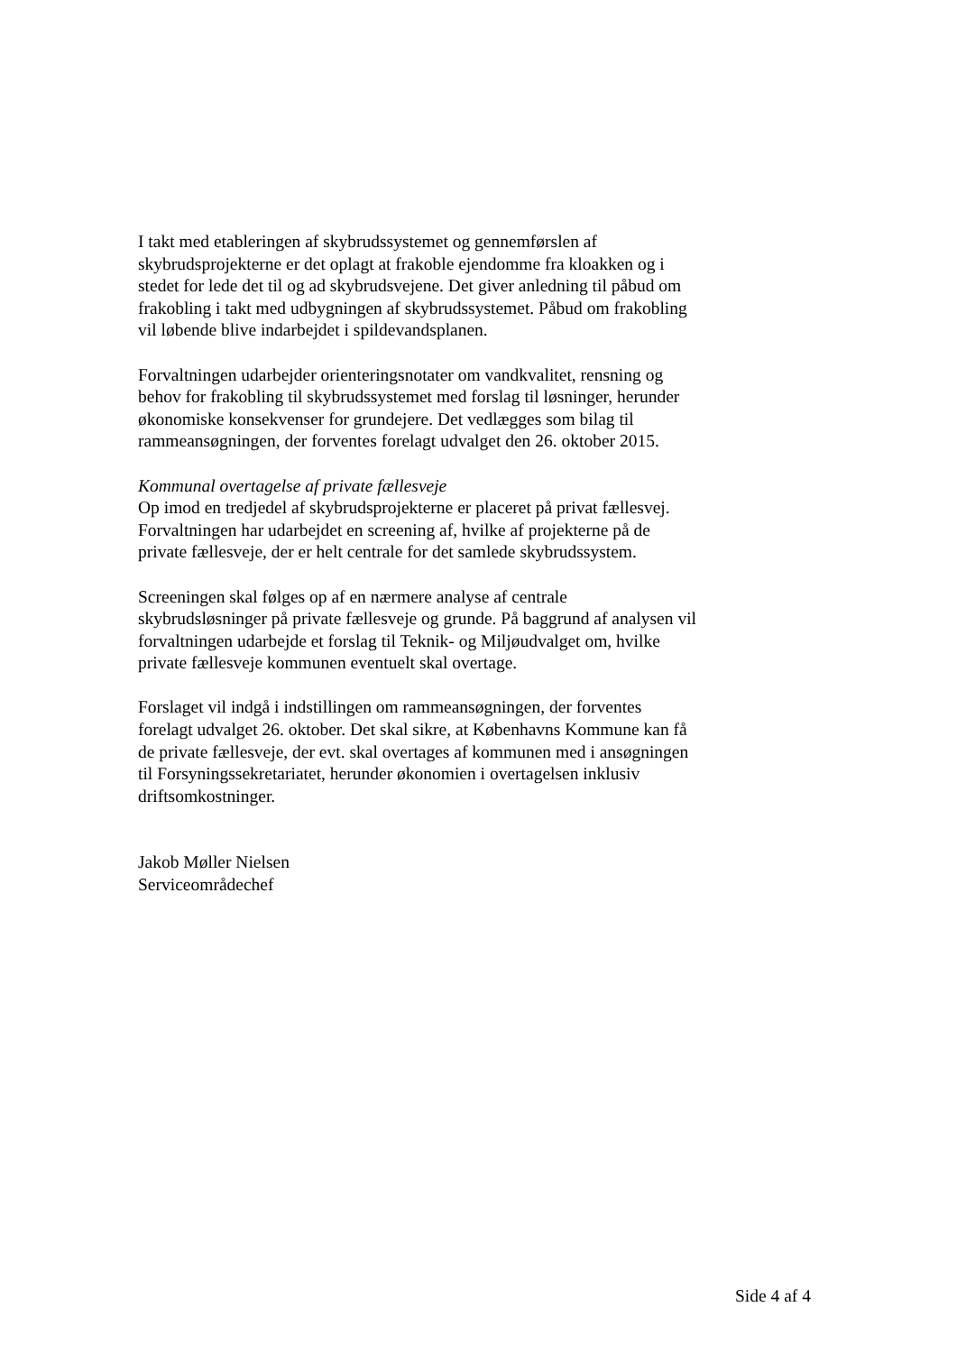I takt med etableringen af skybrudssystemet og gennemførslen af skybrudsprojekterne er det oplagt at frakoble ejendomme fra kloakken og i stedet for lede det til og ad skybrudsvejene. Det giver anledning til påbud om frakobling i takt med udbygningen af skybrudssystemet. Påbud om frakobling vil løbende blive indarbejdet i spildevandsplanen.
Forvaltningen udarbejder orienteringsnotater om vandkvalitet, rensning og behov for frakobling til skybrudssystemet med forslag til løsninger, herunder økonomiske konsekvenser for grundejere. Det vedlægges som bilag til rammeansøgningen, der forventes forelagt udvalget den 26. oktober 2015.
Kommunal overtagelse af private fællesveje
Op imod en tredjedel af skybrudsprojekterne er placeret på privat fællesvej. Forvaltningen har udarbejdet en screening af, hvilke af projekterne på de private fællesveje, der er helt centrale for det samlede skybrudssystem.
Screeningen skal følges op af en nærmere analyse af centrale skybrudsløsninger på private fællesveje og grunde. På baggrund af analysen vil forvaltningen udarbejde et forslag til Teknik- og Miljøudvalget om, hvilke private fællesveje kommunen eventuelt skal overtage.
Forslaget vil indgå i indstillingen om rammeansøgningen, der forventes forelagt udvalget 26. oktober. Det skal sikre, at Københavns Kommune kan få de private fællesveje, der evt. skal overtages af kommunen med i ansøgningen til Forsyningssekretariatet, herunder økonomien i overtagelsen inklusiv driftsomkostninger.
Jakob Møller Nielsen
Serviceområdechef
Side 4 af 4